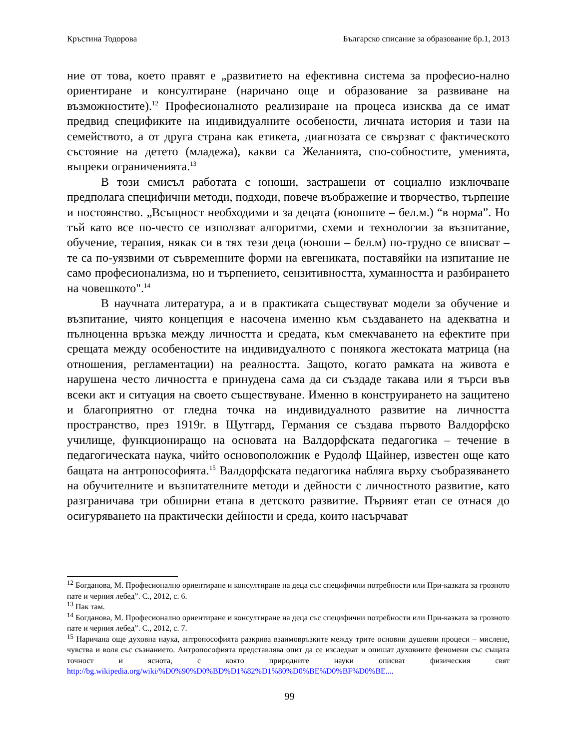Кръстина Тодорова Българско списание за образование бр.1, 2013
ние от това, което правят е „развитието на ефективна система за професио-нално ориентиране и консултиране (наричано още и образование за развиване на възможностите).<sup>12</sup> Професионалното реализиране на процеса изисква да се имат предвид спецификите на индивидуалните особености, личната история и тази на семейството, а от друга страна как етикета, диагнозата се свързват с фактическото състояние на детето (младежа), какви са Желанията, спо-собностите, уменията, въпреки ограниченията.<sup>13</sup>
В този смисъл работата с юноши, застрашени от социално изключване предполага специфични методи, подходи, повече въображение и творчество, търпение и постоянство. „Всъщност необходими и за децата (юношите – бел.м.) “в норма”. Но тъй като все по-често се използват алгоритми, схеми и технологии за възпитание, обучение, терапия, някак си в тях тези деца (юноши – бел.м) по-трудно се вписват – те са по-уязвими от съвременните форми на евгениката, поставяйки на изпитание не само професионализма, но и търпението, сензитивността, хуманността и разбирането на човешкото".<sup>14</sup>
В научната литература, а и в практиката съществуват модели за обучение и възпитание, чиято концепция е насочена именно към създаването на адекватна и пълноценна връзка между личността и средата, към смекчаването на ефектите при срещата между особеностите на индивидуалното с понякога жестоката матрица (на отношения, регламентации) на реалността. Защото, когато рамката на живота е нарушена често личността е принудена сама да си създаде такава или я търси във всеки акт и ситуация на своето съществуване. Именно в конструирането на защитено и благоприятно от гледна точка на индивидуалното развитие на личността пространство, през 1919г. в Щутгард, Германия се създава първото Валдорфско училище, функциониращо на основата на Валдорфската педагогика – течение в педагогическата наука, чийто основоположник е Рудолф Щайнер, известен още като бащата на антропософията.<sup>15</sup> Валдорфската педагогика набляга върху съобразяването на обучителните и възпитателните методи и дейности с личностното развитие, като разграничава три обширни етапа в детското развитие. Първият етап се отнася до осигуряването на практически дейности и среда, които насърчават
<sup>12</sup> Богданова, М. Професионално ориентиране и консултиране на деца със специфични потребности или При-казката за грозното пате и черния лебед”. С., 2012, с. 6.
<sup>13</sup> Пак там.
<sup>14</sup> Богданова, М. Професионално ориентиране и консултиране на деца със специфични потребности или При-казката за грозното пате и черния лебед”. С., 2012, с. 7.
<sup>15</sup> Наричана още духовна наука, антропософията разкрива взаимовръзките между трите основни душевни процеси – мислене, чувства и воля със съзнанието. Антропософията представлява опит да се изследват и опишат духовните феномени със същата точност и яснота, с която природните науки описват физическия свят http://bg.wikipedia.org/wiki/%D0%90%D0%BD%D1%82%D1%80%D0%BE%D0%BF%D0%BE....
99